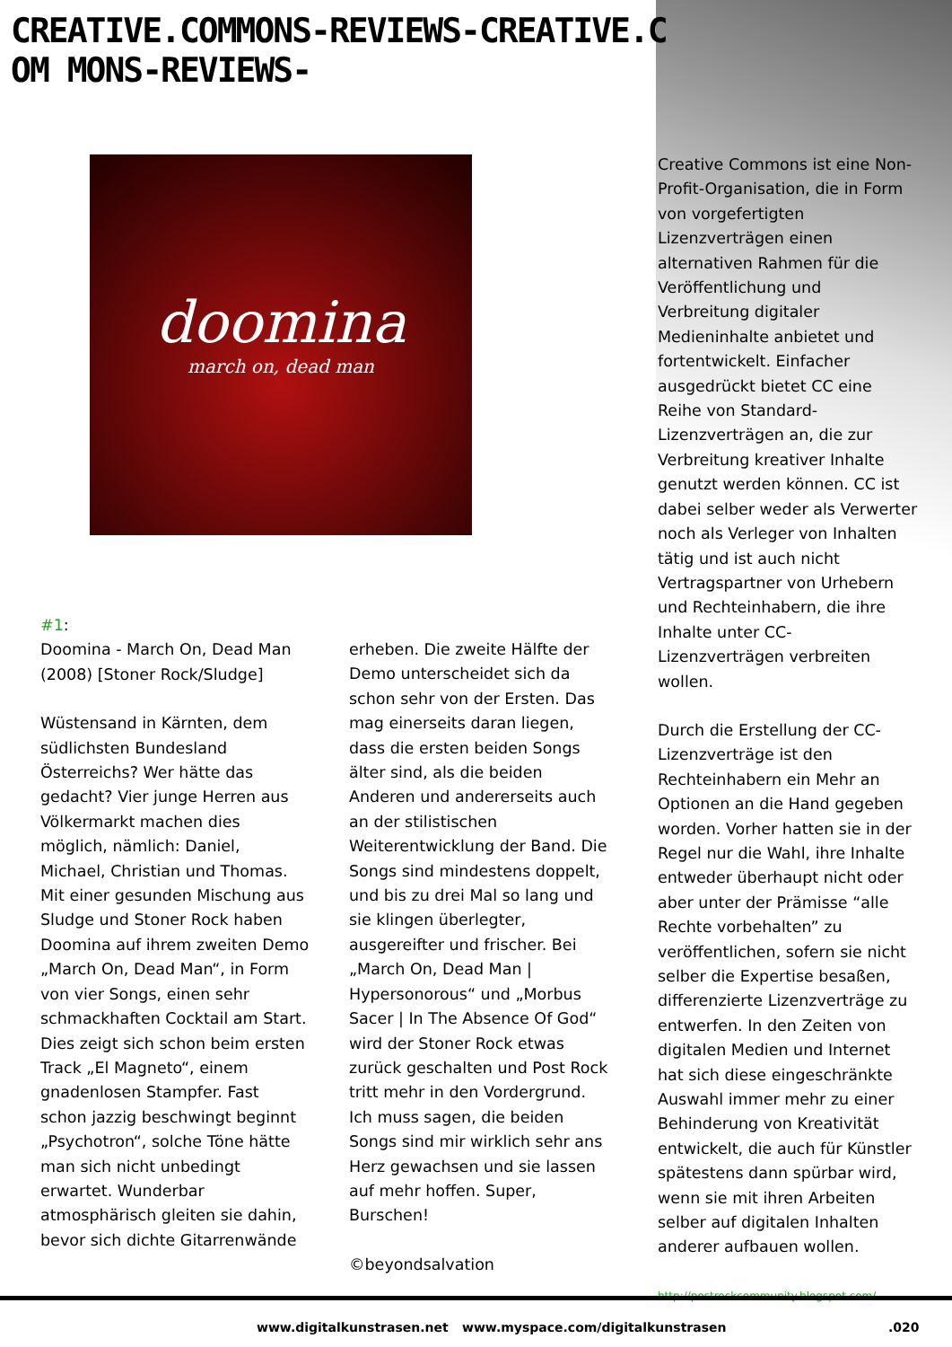CREATIVE.COMMONS-REVIEWS-CREATIVE.COM MONS-REVIEWS-
doomina
march on, dead man
#1:
Doomina - March On, Dead Man
(2008) [Stoner Rock/Sludge]
Wüstensand in Kärnten, dem südlichsten Bundesland Österreichs? Wer hätte das gedacht? Vier junge Herren aus Völkermarkt machen dies möglich, nämlich: Daniel, Michael, Christian und Thomas. Mit einer gesunden Mischung aus Sludge und Stoner Rock haben Doomina auf ihrem zweiten Demo „March On, Dead Man“, in Form von vier Songs, einen sehr schmackhaften Cocktail am Start. Dies zeigt sich schon beim ersten Track „El Magneto“, einem gnadenlosen Stampfer. Fast schon jazzig beschwingt beginnt „Psychotron“, solche Töne hätte man sich nicht unbedingt erwartet. Wunderbar atmosphärisch gleiten sie dahin, bevor sich dichte Gitarrenwände
erheben. Die zweite Hälfte der Demo unterscheidet sich da schon sehr von der Ersten. Das mag einerseits daran liegen, dass die ersten beiden Songs älter sind, als die beiden Anderen und andererseits auch an der stilistischen Weiterentwicklung der Band. Die Songs sind mindestens doppelt, und bis zu drei Mal so lang und sie klingen überlegter, ausgereifter und frischer. Bei „March On, Dead Man | Hypersonorous“ und „Morbus Sacer | In The Absence Of God“ wird der Stoner Rock etwas zurück geschalten und Post Rock tritt mehr in den Vordergrund. Ich muss sagen, die beiden Songs sind mir wirklich sehr ans Herz gewachsen und sie lassen auf mehr hoffen. Super, Burschen!
©beyondsalvation
Creative Commons ist eine Non-Profit-Organisation, die in Form von vorgefertigten Lizenzverträgen einen alternativen Rahmen für die Veröffentlichung und Verbreitung digitaler Medieninhalte anbietet und fortentwickelt. Einfacher ausgedrückt bietet CC eine Reihe von Standard-Lizenzverträgen an, die zur Verbreitung kreativer Inhalte genutzt werden können. CC ist dabei selber weder als Verwerter noch als Verleger von Inhalten tätig und ist auch nicht Vertragspartner von Urhebern und Rechteinhabern, die ihre Inhalte unter CC-Lizenzverträgen verbreiten wollen.
Durch die Erstellung der CC-Lizenzverträge ist den Rechteinhabern ein Mehr an Optionen an die Hand gegeben worden. Vorher hatten sie in der Regel nur die Wahl, ihre Inhalte entweder überhaupt nicht oder aber unter der Prämisse “alle Rechte vorbehalten” zu veröffentlichen, sofern sie nicht selber die Expertise besaßen, differenzierte Lizenzverträge zu entwerfen. In den Zeiten von digitalen Medien und Internet hat sich diese eingeschränkte Auswahl immer mehr zu einer Behinderung von Kreativität entwickelt, die auch für Künstler spätestens dann spürbar wird, wenn sie mit ihren Arbeiten selber auf digitalen Inhalten anderer aufbauen wollen.
http://postrockcommunity.blogspot.com/
www.digitalkunstrasen.net www.myspace.com/digitalkunstrasen .020